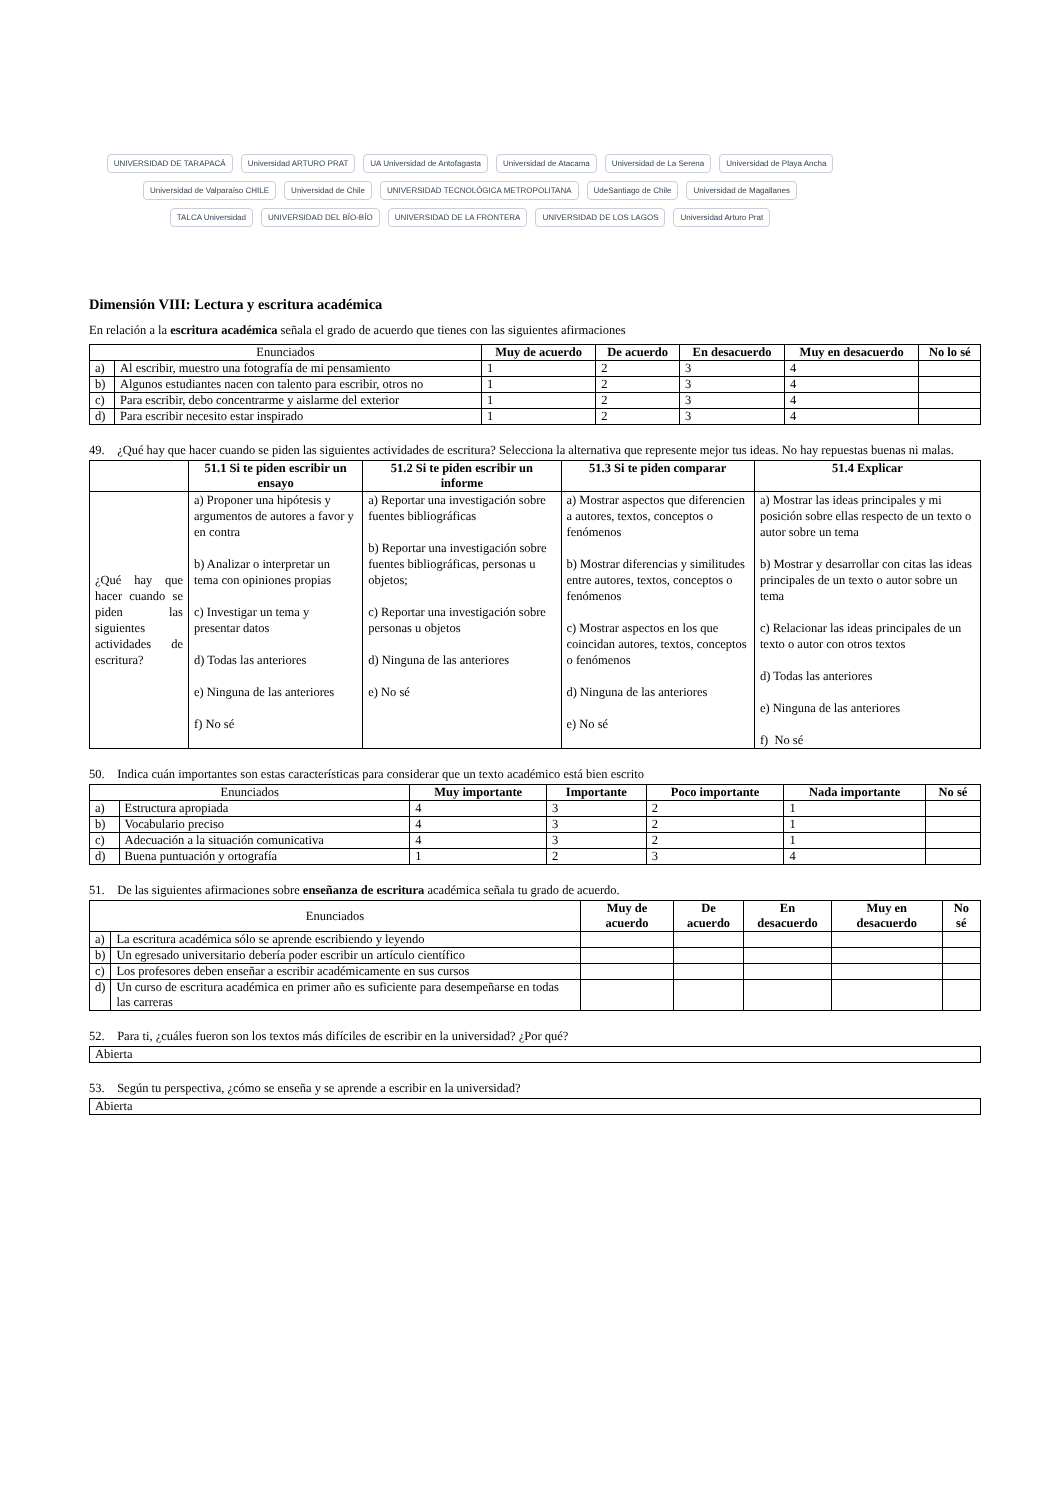UNIVERSIDAD DE TARAPACÁ Universidad ARTURO PRAT UA Universidad de Antofagasta Universidad de Atacama Universidad de La Serena Universidad de Playa Ancha Universidad de Valparaíso CHILE Universidad de Chile UNIVERSIDAD TECNOLÓGICA METROPOLITANA UdeSantiago de Chile Universidad de Magallanes TALCA Universidad UNIVERSIDAD DEL BÍO-BÍO UNIVERSIDAD DE LA FRONTERA UNIVERSIDAD DE LOS LAGOS Universidad Arturo Prat
Dimensión VIII: Lectura y escritura académica
En relación a la escritura académica señala el grado de acuerdo que tienes con las siguientes afirmaciones
| Enunciados | | Muy de acuerdo | De acuerdo | En desacuerdo | Muy en desacuerdo | No lo sé |
| --- | --- | --- | --- | --- | --- | --- |
| a) | Al escribir, muestro una fotografía de mi pensamiento | 1 | 2 | 3 | 4 | |
| b) | Algunos estudiantes nacen con talento para escribir, otros no | 1 | 2 | 3 | 4 | |
| c) | Para escribir, debo concentrarme y aislarme del exterior | 1 | 2 | 3 | 4 | |
| d) | Para escribir necesito estar inspirado | 1 | 2 | 3 | 4 | |
49. ¿Qué hay que hacer cuando se piden las siguientes actividades de escritura? Selecciona la alternativa que represente mejor tus ideas. No hay repuestas buenas ni malas.
| | 51.1 Si te piden escribir un ensayo | 51.2 Si te piden escribir un informe | 51.3 Si te piden comparar | 51.4 Explicar |
| --- | --- | --- | --- | --- |
| ¿Qué hay que hacer cuando se piden las siguientes actividades de escritura? | a) Proponer una hipótesis y argumentos de autores a favor y en contra b) Analizar o interpretar un tema con opiniones propias c) Investigar un tema y presentar datos d) Todas las anteriores e) Ninguna de las anteriores f) No sé | a) Reportar una investigación sobre fuentes bibliográficas b) Reportar una investigación sobre fuentes bibliográficas, personas u objetos; c) Reportar una investigación sobre personas u objetos d) Ninguna de las anteriores e) No sé | a) Mostrar aspectos que diferencien a autores, textos, conceptos o fenómenos b) Mostrar diferencias y similitudes entre autores, textos, conceptos o fenómenos c) Mostrar aspectos en los que coincidan autores, textos, conceptos o fenómenos d) Ninguna de las anteriores e) No sé | a) Mostrar las ideas principales y mi posición sobre ellas respecto de un texto o autor sobre un tema b) Mostrar y desarrollar con citas las ideas principales de un texto o autor sobre un tema c) Relacionar las ideas principales de un texto o autor con otros textos d) Todas las anteriores e) Ninguna de las anteriores f) No sé |
50. Indica cuán importantes son estas características para considerar que un texto académico está bien escrito
| Enunciados | | Muy importante | Importante | Poco importante | Nada importante | No sé |
| --- | --- | --- | --- | --- | --- | --- |
| a) | Estructura apropiada | 4 | 3 | 2 | 1 | |
| b) | Vocabulario preciso | 4 | 3 | 2 | 1 | |
| c) | Adecuación a la situación comunicativa | 4 | 3 | 2 | 1 | |
| d) | Buena puntuación y ortografía | 1 | 2 | 3 | 4 | |
51. De las siguientes afirmaciones sobre enseñanza de escritura académica señala tu grado de acuerdo.
| Enunciados | | Muy de acuerdo | De acuerdo | En desacuerdo | Muy en desacuerdo | No sé |
| --- | --- | --- | --- | --- | --- | --- |
| a) | La escritura académica sólo se aprende escribiendo y leyendo | | | | | |
| b) | Un egresado universitario debería poder escribir un artículo científico | | | | | |
| c) | Los profesores deben enseñar a escribir académicamente en sus cursos | | | | | |
| d) | Un curso de escritura académica en primer año es suficiente para desempeñarse en todas las carreras | | | | | |
52. Para ti, ¿cuáles fueron son los textos más difíciles de escribir en la universidad? ¿Por qué?
| Abierta |
53. Según tu perspectiva, ¿cómo se enseña y se aprende a escribir en la universidad?
| Abierta |